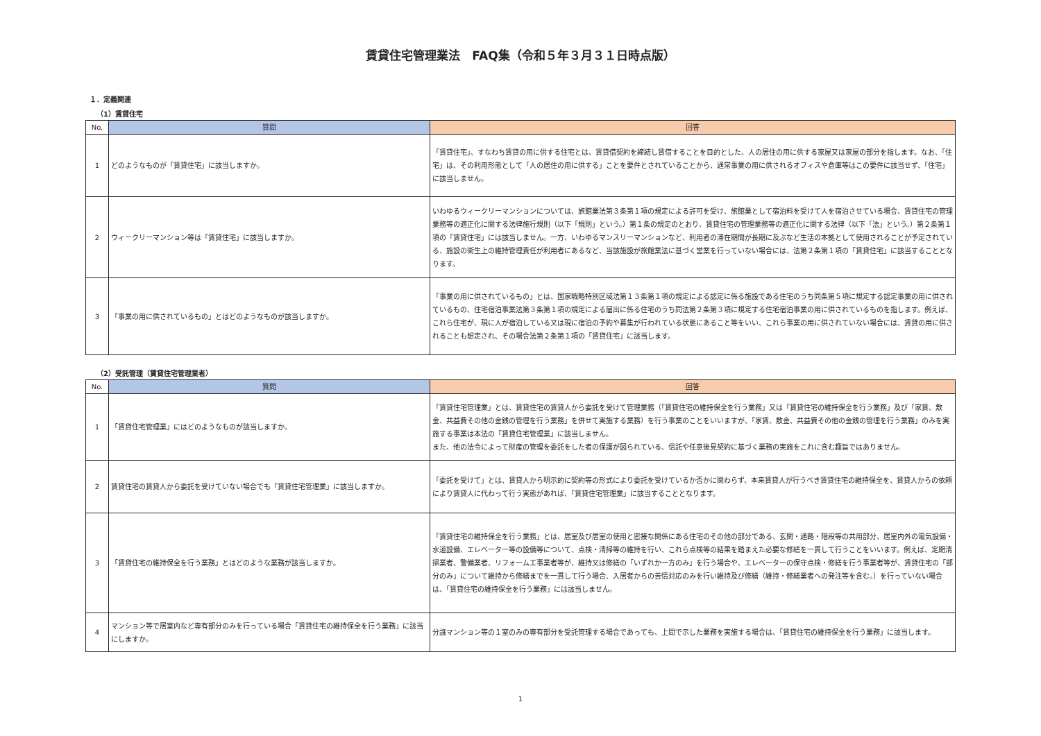賃貸住宅管理業法　FAQ集（令和５年３月３１日時点版）
１．定義関連
（1）賃貸住宅
| No. | 質問 | 回答 |
| --- | --- | --- |
| 1 | どのようなものが「賃貸住宅」に該当しますか。 | 「賃貸住宅」、すなわち賃貸の用に供する住宅とは、賃貸借契約を締結し賃借することを目的とした、人の居住の用に供する家屋又は家屋の部分を指します。なお、「住宅」は、その利用形態として「人の居住の用に供する」ことを要件とされていることから、通常事業の用に供されるオフィスや倉庫等はこの要件に該当せず、「住宅」に該当しません。 |
| 2 | ウィークリーマンション等は「賃貸住宅」に該当しますか。 | いわゆるウィークリーマンションについては、旅館業法第３条第１項の規定による許可を受け、旅館業として宿泊料を受けて人を宿泊させている場合、賃貸住宅の管理業務等の適正化に関する法律施行規則（以下「規則」という。）第１条の規定のとおり、賃貸住宅の管理業務等の適正化に関する法律（以下「法」という。）第２条第１項の「賃貸住宅」には該当しません。一方、いわゆるマンスリーマンションなど、利用者の滞在期間が長期に及ぶなど生活の本拠として使用されることが予定されている、施設の衛生上の維持管理責任が利用者にあるなど、当該施設が旅館業法に基づく営業を行っていない場合には、法第２条第１項の「賃貸住宅」に該当することとなります。 |
| 3 | 「事業の用に供されているもの」とはどのようなものが該当しますか。 | 「事業の用に供されているもの」とは、国家戦略特別区域法第１３条第１項の規定による認定に係る施設である住宅のうち同条第５項に規定する認定事業の用に供されているもの、住宅宿泊事業法第３条第１項の規定による届出に係る住宅のうち同法第２条第３項に規定する住宅宿泊事業の用に供されているものを指します。例えば、これら住宅が、現に人が宿泊している又は現に宿泊の予約や募集が行われている状態にあること等をいい、これら事業の用に供されていない場合には、賃貸の用に供されることも想定され、その場合法第２条第１項の「賃貸住宅」に該当します。 |
（2）受託管理（賃貸住宅管理業者）
| No. | 質問 | 回答 |
| --- | --- | --- |
| 1 | 「賃貸住宅管理業」にはどのようなものが該当しますか。 | 「賃貸住宅管理業」とは、賃貸住宅の賃貸人から委託を受けて管理業務（「賃貸住宅の維持保全を行う業務」又は「賃貸住宅の維持保全を行う業務」及び「家賃、敷金、共益費その他の金銭の管理を行う業務」を併せて実施する業務）を行う事業のことをいいますが、「家賃、敷金、共益費その他の金銭の管理を行う業務」のみを実施する事業は本法の「賃貸住宅管理業」に該当しません。 また、他の法令によって財産の管理を委託をした者の保護が図られている、信託や任意後見契約に基づく業務の実施をこれに含む趣旨ではありません。 |
| 2 | 賃貸住宅の賃貸人から委託を受けていない場合でも「賃貸住宅管理業」に該当しますか。 | 「委託を受けて」とは、賃貸人から明示的に契約等の形式により委託を受けているか否かに関わらず、本来賃貸人が行うべき賃貸住宅の維持保全を、賃貸人からの依頼により賃貸人に代わって行う実態があれば、「賃貸住宅管理業」に該当することとなります。 |
| 3 | 「賃貸住宅の維持保全を行う業務」とはどのような業務が該当しますか。 | 「賃貸住宅の維持保全を行う業務」とは、居室及び居室の使用と密接な関係にある住宅のその他の部分である、玄関・通路・階段等の共用部分、居室内外の電気設備・水道設備、エレベーター等の設備等について、点検・清掃等の維持を行い、これら点検等の結果を踏まえた必要な修繕を一貫して行うことをいいます。例えば、定期清掃業者、警備業者、リフォーム工事業者等が、維持又は修繕の「いずれか一方のみ」を行う場合や、エレベーターの保守点検・修繕を行う事業者等が、賃貸住宅の「部分のみ」について維持から修繕までを一貫して行う場合、入居者からの苦情対応のみを行い維持及び修繕（維持・修繕業者への発注等を含む。）を行っていない場合は、「賃貸住宅の維持保全を行う業務」には該当しません。 |
| 4 | マンション等で居室内など専有部分のみを行っている場合「賃貸住宅の維持保全を行う業務」に該当にしますか。 | 分譲マンション等の１室のみの専有部分を受託管理する場合であっても、上問で示した業務を実施する場合は、「賃貸住宅の維持保全を行う業務」に該当します。 |
1